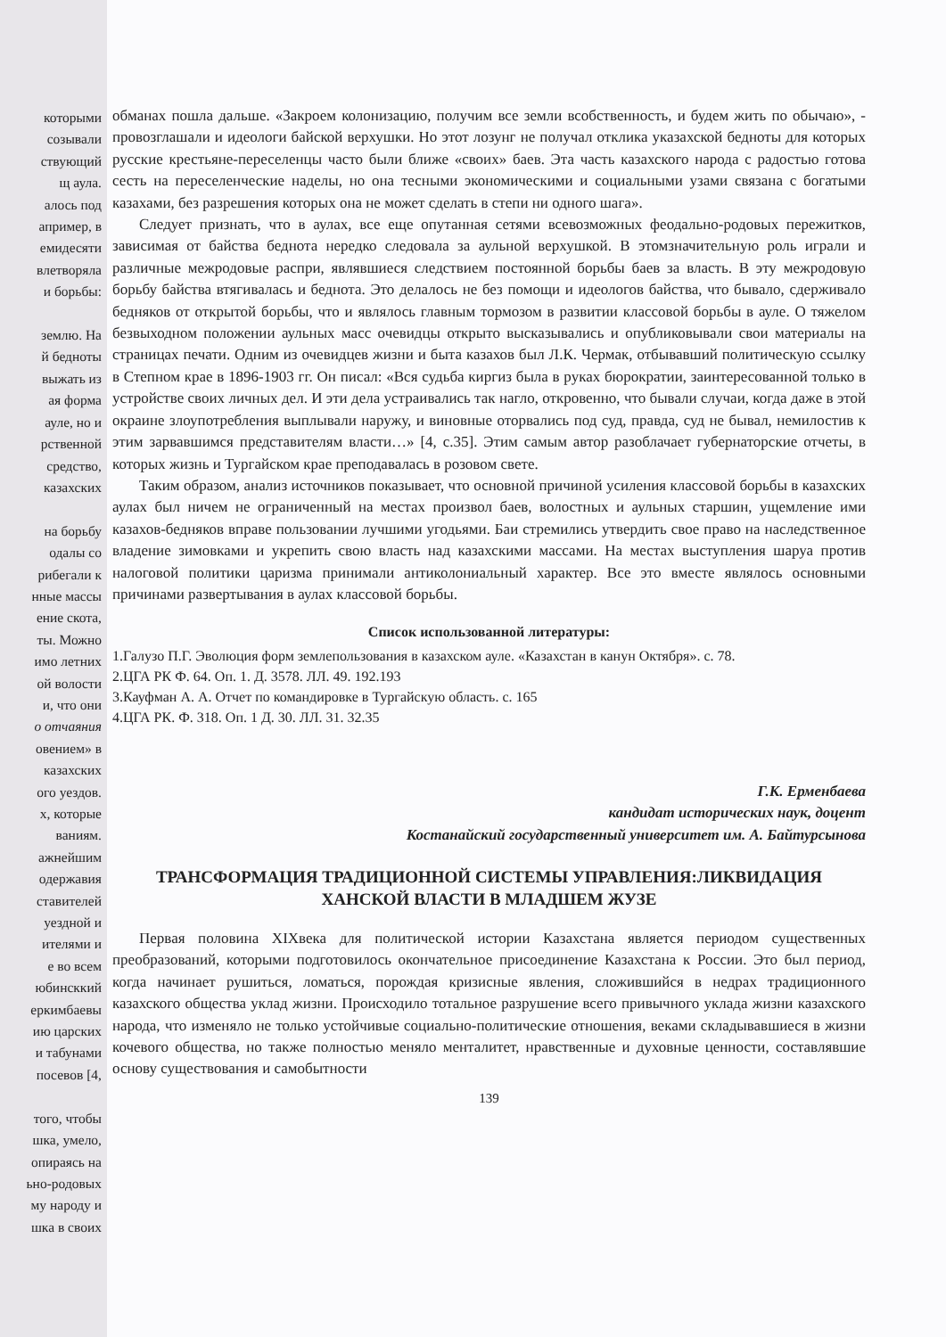которыми
созывали
ствующий
щ аула.
алось под
апример, в
емидесяти
влетворяла
и борьбы:
землю. На
й бедноты
выжать из
ая форма
ауле, но и
рственной
средство,
казахских
на борьбу
одалы со
рибегали к
нные массы
ение скота,
ты. Можно
имо летних
ой волости
и, что они
о отчаяния
овением» в
казахских
ого уездов.
х, которые
ваниям.
ажнейшим
одержавия
ставителей
уездной и
ителями и
е во всем
юбинсккий
еркимбаевы
ию царских
и табунами
посевов [4,
того, чтобы
шка, умело,
опираясь на
ьно-родовых
му народу и
шка в своих
обманах пошла дальше. «Закроем колонизацию, получим все земли всобственность, и будем жить по обычаю», - провозглашали и идеологи байской верхушки. Но этот лозунг не получал отклика указахской бедноты для которых русские крестьяне-переселенцы часто были ближе «своих» баев. Эта часть казахского народа с радостью готова сесть на переселенческие наделы, но она тесными экономическими и социальными узами связана с богатыми казахами, без разрешения которых она не может сделать в степи ни одного шага».
Следует признать, что в аулах, все еще опутанная сетями всевозможных феодально-родовых пережитков, зависимая от байства беднота нередко следовала за аульной верхушкой. В этомзначительную роль играли и различные межродовые распри, являвшиеся следствием постоянной борьбы баев за власть. В эту межродовую борьбу байства втягивалась и беднота. Это делалось не без помощи и идеологов байства, что бывало, сдерживало бедняков от открытой борьбы, что и являлось главным тормозом в развитии классовой борьбы в ауле. О тяжелом безвыходном положении аульных масс очевидцы открыто высказывались и опубликовывали свои материалы на страницах печати. Одним из очевидцев жизни и быта казахов был Л.К. Чермак, отбывавший политическую ссылку в Степном крае в 1896-1903 гг. Он писал: «Вся судьба киргиз была в руках бюрократии, заинтересованной только в устройстве своих личных дел. И эти дела устраивались так нагло, откровенно, что бывали случаи, когда даже в этой окраине злоупотребления выплывали наружу, и виновные оторвались под суд, правда, суд не бывал, немилостив к этим зарвавшимся представителям власти…» [4, с.35]. Этим самым автор разоблачает губернаторские отчеты, в которых жизнь и Тургайском крае преподавалась в розовом свете.
Таким образом, анализ источников показывает, что основной причиной усиления классовой борьбы в казахских аулах был ничем не ограниченный на местах произвол баев, волостных и аульных старшин, ущемление ими казахов-бедняков вправе пользовании лучшими угодьями. Баи стремились утвердить свое право на наследственное владение зимовками и укрепить свою власть над казахскими массами. На местах выступления шаруа против налоговой политики царизма принимали антиколониальный характер. Все это вместе являлось основными причинами развертывания в аулах классовой борьбы.
Список использованной литературы:
1.Галузо П.Г. Эволюция форм землепользования в казахском ауле. «Казахстан в канун Октября». с. 78.
2.ЦГА РК Ф. 64. Оп. 1. Д. 3578. ЛЛ. 49. 192.193
3.Кауфман А. А. Отчет по командировке в Тургайскую область. с. 165
4.ЦГА РК. Ф. 318. Оп. 1 Д. 30. ЛЛ. 31. 32.35
Г.К. Ерменбаева
кандидат исторических наук, доцент
Костанайский государственный университет им. А. Байтурсынова
ТРАНСФОРМАЦИЯ ТРАДИЦИОННОЙ СИСТЕМЫ УПРАВЛЕНИЯ:ЛИКВИДАЦИЯ
ХАНСКОЙ ВЛАСТИ В МЛАДШЕМ ЖУЗЕ
Первая половина XIXвека для политической истории Казахстана является периодом существенных преобразований, которыми подготовилось окончательное присоединение Казахстана к России. Это был период, когда начинает рушиться, ломаться, порождая кризисные явления, сложившийся в недрах традиционного казахского общества уклад жизни. Происходило тотальное разрушение всего привычного уклада жизни казахского народа, что изменяло не только устойчивые социально-политические отношения, веками складывавшиеся в жизни кочевого общества, но также полностью меняло менталитет, нравственные и духовные ценности, составлявшие основу существования и самобытности
139